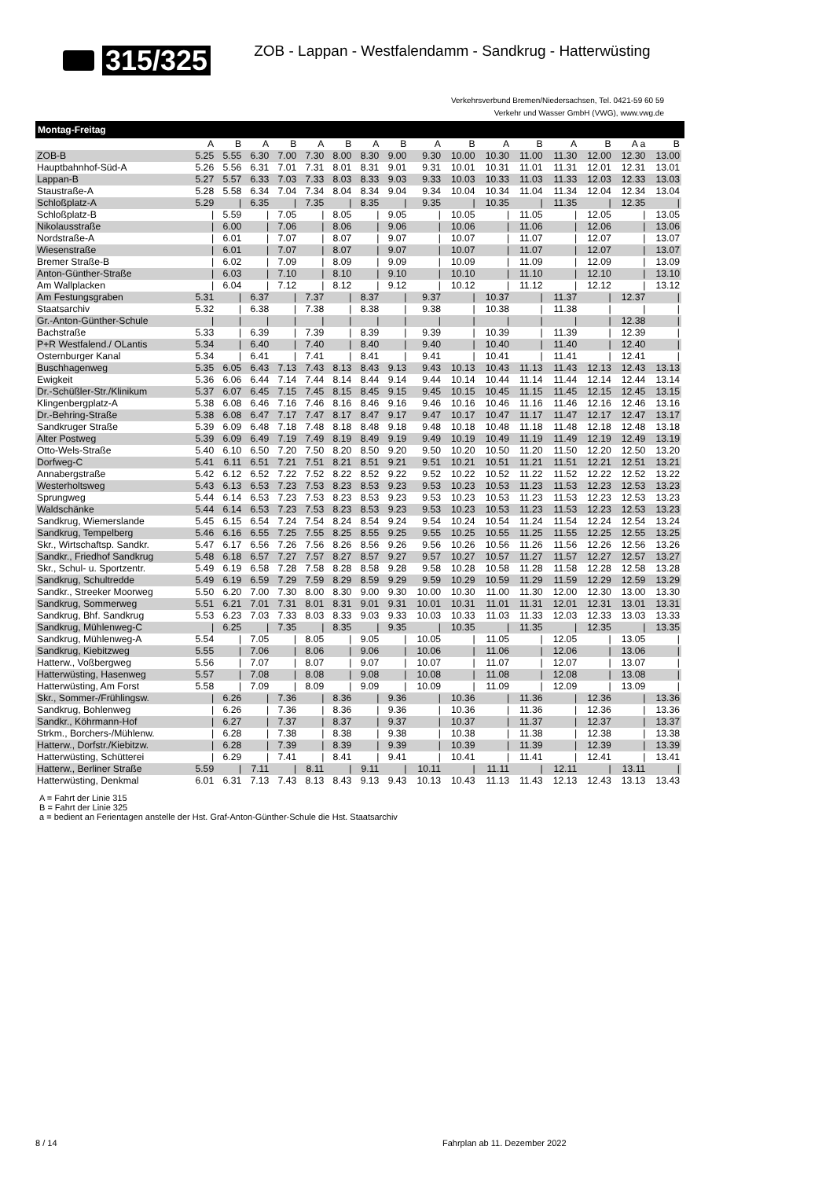315/325
ZOB - Lappan - Westfalendamm - Sandkrug - Hatterwüsting
Verkehrsverbund Bremen/Niedersachsen, Tel. 0421-59 60 59
Verkehr und Wasser GmbH (VWG), www.vwg.de
Montag-Freitag
| | A | B | A | B | A | B | A | B | A | B | A | B | A | B | A a | B |
| --- | --- | --- | --- | --- | --- | --- | --- | --- | --- | --- | --- | --- | --- | --- | --- | --- |
| ZOB-B | 5.25 | 5.55 | 6.30 | 7.00 | 7.30 | 8.00 | 8.30 | 9.00 | 9.30 | 10.00 | 10.30 | 11.00 | 11.30 | 12.00 | 12.30 | 13.00 |
| Hauptbahnhof-Süd-A | 5.26 | 5.56 | 6.31 | 7.01 | 7.31 | 8.01 | 8.31 | 9.01 | 9.31 | 10.01 | 10.31 | 11.01 | 11.31 | 12.01 | 12.31 | 13.01 |
| Lappan-B | 5.27 | 5.57 | 6.33 | 7.03 | 7.33 | 8.03 | 8.33 | 9.03 | 9.33 | 10.03 | 10.33 | 11.03 | 11.33 | 12.03 | 12.33 | 13.03 |
| Staustraße-A | 5.28 | 5.58 | 6.34 | 7.04 | 7.34 | 8.04 | 8.34 | 9.04 | 9.34 | 10.04 | 10.34 | 11.04 | 11.34 | 12.04 | 12.34 | 13.04 |
| Schloßplatz-A | 5.29 | / | 6.35 | / | 7.35 | / | 8.35 | / | 9.35 | / | 10.35 | / | 11.35 | / | 12.35 | / |
| Schloßplatz-B | / | 5.59 | / | 7.05 | / | 8.05 | / | 9.05 | / | 10.05 | / | 11.05 | / | 12.05 | / | 13.05 |
| Nikolausstraße | / | 6.00 | / | 7.06 | / | 8.06 | / | 9.06 | / | 10.06 | / | 11.06 | / | 12.06 | / | 13.06 |
| Nordstraße-A | / | 6.01 | / | 7.07 | / | 8.07 | / | 9.07 | / | 10.07 | / | 11.07 | / | 12.07 | / | 13.07 |
| Wiesenstraße | / | 6.01 | / | 7.07 | / | 8.07 | / | 9.07 | / | 10.07 | / | 11.07 | / | 12.07 | / | 13.07 |
| Bremer Straße-B | / | 6.02 | / | 7.09 | / | 8.09 | / | 9.09 | / | 10.09 | / | 11.09 | / | 12.09 | / | 13.09 |
| Anton-Günther-Straße | / | 6.03 | / | 7.10 | / | 8.10 | / | 9.10 | / | 10.10 | / | 11.10 | / | 12.10 | / | 13.10 |
| Am Wallplacken | / | 6.04 | / | 7.12 | / | 8.12 | / | 9.12 | / | 10.12 | / | 11.12 | / | 12.12 | / | 13.12 |
| Am Festungsgraben | 5.31 | / | 6.37 | / | 7.37 | / | 8.37 | / | 9.37 | / | 10.37 | / | 11.37 | / | 12.37 | / |
| Staatsarchiv | 5.32 | / | 6.38 | / | 7.38 | / | 8.38 | / | 9.38 | / | 10.38 | / | 11.38 | / | / | / |
| Gr.-Anton-Günther-Schule | / | / | / | / | / | / | / | / | / | / | / | / | / | / | 12.38 | / |
| Bachstraße | 5.33 | / | 6.39 | / | 7.39 | / | 8.39 | / | 9.39 | / | 10.39 | / | 11.39 | / | 12.39 | / |
| P+R Westfalend./ OLantis | 5.34 | / | 6.40 | / | 7.40 | / | 8.40 | / | 9.40 | / | 10.40 | / | 11.40 | / | 12.40 | / |
| Osternburger Kanal | 5.34 | / | 6.41 | / | 7.41 | / | 8.41 | / | 9.41 | / | 10.41 | / | 11.41 | / | 12.41 | / |
| Buschhagenweg | 5.35 | 6.05 | 6.43 | 7.13 | 7.43 | 8.13 | 8.43 | 9.13 | 9.43 | 10.13 | 10.43 | 11.13 | 11.43 | 12.13 | 12.43 | 13.13 |
| Ewigkeit | 5.36 | 6.06 | 6.44 | 7.14 | 7.44 | 8.14 | 8.44 | 9.14 | 9.44 | 10.14 | 10.44 | 11.14 | 11.44 | 12.14 | 12.44 | 13.14 |
| Dr.-Schüßler-Str./Klinikum | 5.37 | 6.07 | 6.45 | 7.15 | 7.45 | 8.15 | 8.45 | 9.15 | 9.45 | 10.15 | 10.45 | 11.15 | 11.45 | 12.15 | 12.45 | 13.15 |
| Klingenbergplatz-A | 5.38 | 6.08 | 6.46 | 7.16 | 7.46 | 8.16 | 8.46 | 9.16 | 9.46 | 10.16 | 10.46 | 11.16 | 11.46 | 12.16 | 12.46 | 13.16 |
| Dr.-Behring-Straße | 5.38 | 6.08 | 6.47 | 7.17 | 7.47 | 8.17 | 8.47 | 9.17 | 9.47 | 10.17 | 10.47 | 11.17 | 11.47 | 12.17 | 12.47 | 13.17 |
| Sandkruger Straße | 5.39 | 6.09 | 6.48 | 7.18 | 7.48 | 8.18 | 8.48 | 9.18 | 9.48 | 10.18 | 10.48 | 11.18 | 11.48 | 12.18 | 12.48 | 13.18 |
| Alter Postweg | 5.39 | 6.09 | 6.49 | 7.19 | 7.49 | 8.19 | 8.49 | 9.19 | 9.49 | 10.19 | 10.49 | 11.19 | 11.49 | 12.19 | 12.49 | 13.19 |
| Otto-Wels-Straße | 5.40 | 6.10 | 6.50 | 7.20 | 7.50 | 8.20 | 8.50 | 9.20 | 9.50 | 10.20 | 10.50 | 11.20 | 11.50 | 12.20 | 12.50 | 13.20 |
| Dorfweg-C | 5.41 | 6.11 | 6.51 | 7.21 | 7.51 | 8.21 | 8.51 | 9.21 | 9.51 | 10.21 | 10.51 | 11.21 | 11.51 | 12.21 | 12.51 | 13.21 |
| Annabergstraße | 5.42 | 6.12 | 6.52 | 7.22 | 7.52 | 8.22 | 8.52 | 9.22 | 9.52 | 10.22 | 10.52 | 11.22 | 11.52 | 12.22 | 12.52 | 13.22 |
| Westerholtsweg | 5.43 | 6.13 | 6.53 | 7.23 | 7.53 | 8.23 | 8.53 | 9.23 | 9.53 | 10.23 | 10.53 | 11.23 | 11.53 | 12.23 | 12.53 | 13.23 |
| Sprungweg | 5.44 | 6.14 | 6.53 | 7.23 | 7.53 | 8.23 | 8.53 | 9.23 | 9.53 | 10.23 | 10.53 | 11.23 | 11.53 | 12.23 | 12.53 | 13.23 |
| Waldschänke | 5.44 | 6.14 | 6.53 | 7.23 | 7.53 | 8.23 | 8.53 | 9.23 | 9.53 | 10.23 | 10.53 | 11.23 | 11.53 | 12.23 | 12.53 | 13.23 |
| Sandkrug, Wiemerslande | 5.45 | 6.15 | 6.54 | 7.24 | 7.54 | 8.24 | 8.54 | 9.24 | 9.54 | 10.24 | 10.54 | 11.24 | 11.54 | 12.24 | 12.54 | 13.24 |
| Sandkrug, Tempelberg | 5.46 | 6.16 | 6.55 | 7.25 | 7.55 | 8.25 | 8.55 | 9.25 | 9.55 | 10.25 | 10.55 | 11.25 | 11.55 | 12.25 | 12.55 | 13.25 |
| Skr., Wirtschaftsp. Sandkr. | 5.47 | 6.17 | 6.56 | 7.26 | 7.56 | 8.26 | 8.56 | 9.26 | 9.56 | 10.26 | 10.56 | 11.26 | 11.56 | 12.26 | 12.56 | 13.26 |
| Sandkr., Friedhof Sandkrug | 5.48 | 6.18 | 6.57 | 7.27 | 7.57 | 8.27 | 8.57 | 9.27 | 9.57 | 10.27 | 10.57 | 11.27 | 11.57 | 12.27 | 12.57 | 13.27 |
| Skr., Schul- u. Sportzentr. | 5.49 | 6.19 | 6.58 | 7.28 | 7.58 | 8.28 | 8.58 | 9.28 | 9.58 | 10.28 | 10.58 | 11.28 | 11.58 | 12.28 | 12.58 | 13.28 |
| Sandkrug, Schultredde | 5.49 | 6.19 | 6.59 | 7.29 | 7.59 | 8.29 | 8.59 | 9.29 | 9.59 | 10.29 | 10.59 | 11.29 | 11.59 | 12.29 | 12.59 | 13.29 |
| Sandkr., Streeker Moorweg | 5.50 | 6.20 | 7.00 | 7.30 | 8.00 | 8.30 | 9.00 | 9.30 | 10.00 | 10.30 | 11.00 | 11.30 | 12.00 | 12.30 | 13.00 | 13.30 |
| Sandkrug, Sommerweg | 5.51 | 6.21 | 7.01 | 7.31 | 8.01 | 8.31 | 9.01 | 9.31 | 10.01 | 10.31 | 11.01 | 11.31 | 12.01 | 12.31 | 13.01 | 13.31 |
| Sandkrug, Bhf. Sandkrug | 5.53 | 6.23 | 7.03 | 7.33 | 8.03 | 8.33 | 9.03 | 9.33 | 10.03 | 10.33 | 11.03 | 11.33 | 12.03 | 12.33 | 13.03 | 13.33 |
| Sandkrug, Mühlenweg-C | / | 6.25 | / | 7.35 | / | 8.35 | / | 9.35 | / | 10.35 | / | 11.35 | / | 12.35 | / | 13.35 |
| Sandkrug, Mühlenweg-A | 5.54 | / | 7.05 | / | 8.05 | / | 9.05 | / | 10.05 | / | 11.05 | / | 12.05 | / | 13.05 | / |
| Sandkrug, Kiebitzweg | 5.55 | / | 7.06 | / | 8.06 | / | 9.06 | / | 10.06 | / | 11.06 | / | 12.06 | / | 13.06 | / |
| Hatterw., Voßbergweg | 5.56 | / | 7.07 | / | 8.07 | / | 9.07 | / | 10.07 | / | 11.07 | / | 12.07 | / | 13.07 | / |
| Hatterwüsting, Hasenweg | 5.57 | / | 7.08 | / | 8.08 | / | 9.08 | / | 10.08 | / | 11.08 | / | 12.08 | / | 13.08 | / |
| Hatterwüsting, Am Forst | 5.58 | / | 7.09 | / | 8.09 | / | 9.09 | / | 10.09 | / | 11.09 | / | 12.09 | / | 13.09 | / |
| Skr., Sommer-/Frühlingsw. | / | 6.26 | / | 7.36 | / | 8.36 | / | 9.36 | / | 10.36 | / | 11.36 | / | 12.36 | / | 13.36 |
| Sandkrug, Bohlenweg | / | 6.26 | / | 7.36 | / | 8.36 | / | 9.36 | / | 10.36 | / | 11.36 | / | 12.36 | / | 13.36 |
| Sandkr., Köhrmann-Hof | / | 6.27 | / | 7.37 | / | 8.37 | / | 9.37 | / | 10.37 | / | 11.37 | / | 12.37 | / | 13.37 |
| Strkm., Borchers-/Mühlenw. | / | 6.28 | / | 7.38 | / | 8.38 | / | 9.38 | / | 10.38 | / | 11.38 | / | 12.38 | / | 13.38 |
| Hatterw., Dorfstr./Kiebitzw. | / | 6.28 | / | 7.39 | / | 8.39 | / | 9.39 | / | 10.39 | / | 11.39 | / | 12.39 | / | 13.39 |
| Hatterwüsting, Schütterei | / | 6.29 | / | 7.41 | / | 8.41 | / | 9.41 | / | 10.41 | / | 11.41 | / | 12.41 | / | 13.41 |
| Hatterw., Berliner Straße | 5.59 | / | 7.11 | / | 8.11 | / | 9.11 | / | 10.11 | / | 11.11 | / | 12.11 | / | 13.11 | / |
| Hatterwüsting, Denkmal | 6.01 | 6.31 | 7.13 | 7.43 | 8.13 | 8.43 | 9.13 | 9.43 | 10.13 | 10.43 | 11.13 | 11.43 | 12.13 | 12.43 | 13.13 | 13.43 |
A = Fahrt der Linie 315
B = Fahrt der Linie 325
a = bedient an Ferientagen anstelle der Hst. Graf-Anton-Günther-Schule die Hst. Staatsarchiv
8 / 14 Fahrplan ab 11. Dezember 2022